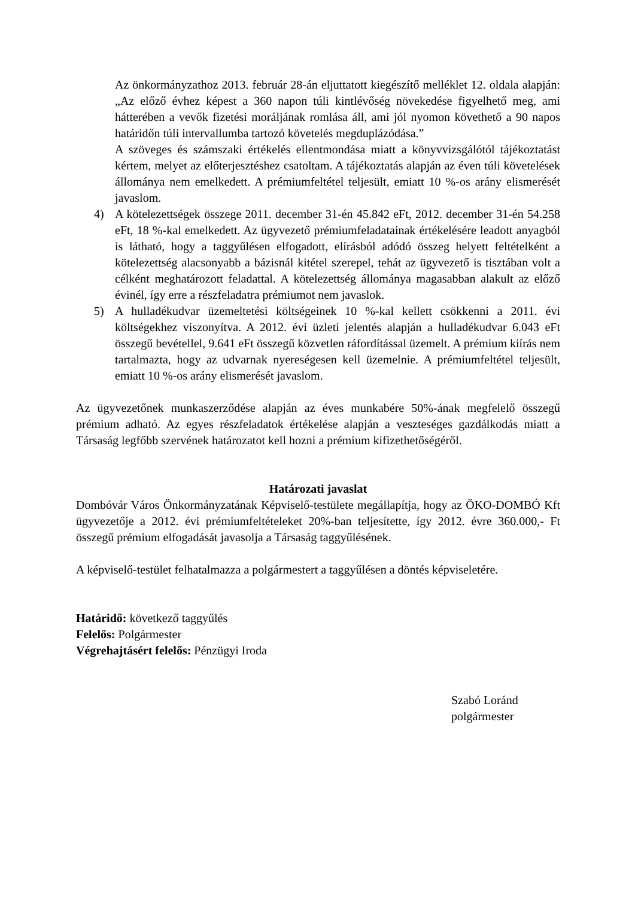Az önkormányzathoz 2013. február 28-án eljuttatott kiegészítő melléklet 12. oldala alapján: „Az előző évhez képest a 360 napon túli kintlévőség növekedése figyelhető meg, ami hátterében a vevők fizetési moráljának romlása áll, ami jól nyomon követhető a 90 napos határidőn túli intervallumba tartozó követelés megduplázódása.”
A szöveges és számszaki értékelés ellentmondása miatt a könyvvizsgálótól tájékoztatást kértem, melyet az előterjesztéshez csatoltam. A tájékoztatás alapján az éven túli követelések állománya nem emelkedett. A prémiumfeltétel teljesült, emiatt 10 %-os arány elismerését javaslom.
4) A kötelezettségek összege 2011. december 31-én 45.842 eFt, 2012. december 31-én 54.258 eFt, 18 %-kal emelkedett. Az ügyvezető prémiumfeladatainak értékelésére leadott anyagból is látható, hogy a taggyűlésen elfogadott, elírásból adódó összeg helyett feltételként a kötelezettség alacsonyabb a bázisnál kitétel szerepel, tehát az ügyvezető is tisztában volt a célként meghatározott feladattal. A kötelezettség állománya magasabban alakult az előző évinél, így erre a részfeladatra prémiumot nem javaslok.
5) A hulladékudvar üzemeltetési költségeinek 10 %-kal kellett csökkenni a 2011. évi költségekhez viszonyítva. A 2012. évi üzleti jelentés alapján a hulladékudvar 6.043 eFt összegű bevétellel, 9.641 eFt összegű közvetlen ráfordítással üzemelt. A prémium kiírás nem tartalmazta, hogy az udvarnak nyereségesen kell üzemelnie. A prémiumfeltétel teljesült, emiatt 10 %-os arány elismerését javaslom.
Az ügyvezetőnek munkaszerződése alapján az éves munkabére 50%-ának megfelelő összegű prémium adható. Az egyes részfeladatok értékelése alapján a veszteséges gazdálkodás miatt a Társaság legfőbb szervének határozatot kell hozni a prémium kifizethetőségéről.
Határozati javaslat
Dombóvár Város Önkormányzatának Képviselő-testülete megállapítja, hogy az ÖKO-DOMBÓ Kft ügyvezetője a 2012. évi prémiumfeltételeket 20%-ban teljesítette, így 2012. évre 360.000,- Ft összegű prémium elfogadását javasolja a Társaság taggyűlésének.
A képviselő-testület felhatalmazza a polgármestert a taggyűlésen a döntés képviseletére.
Határidő: következő taggyűlés
Felelős: Polgármester
Végrehajtásért felelős: Pénzügyi Iroda
Szabó Loránd
polgármester